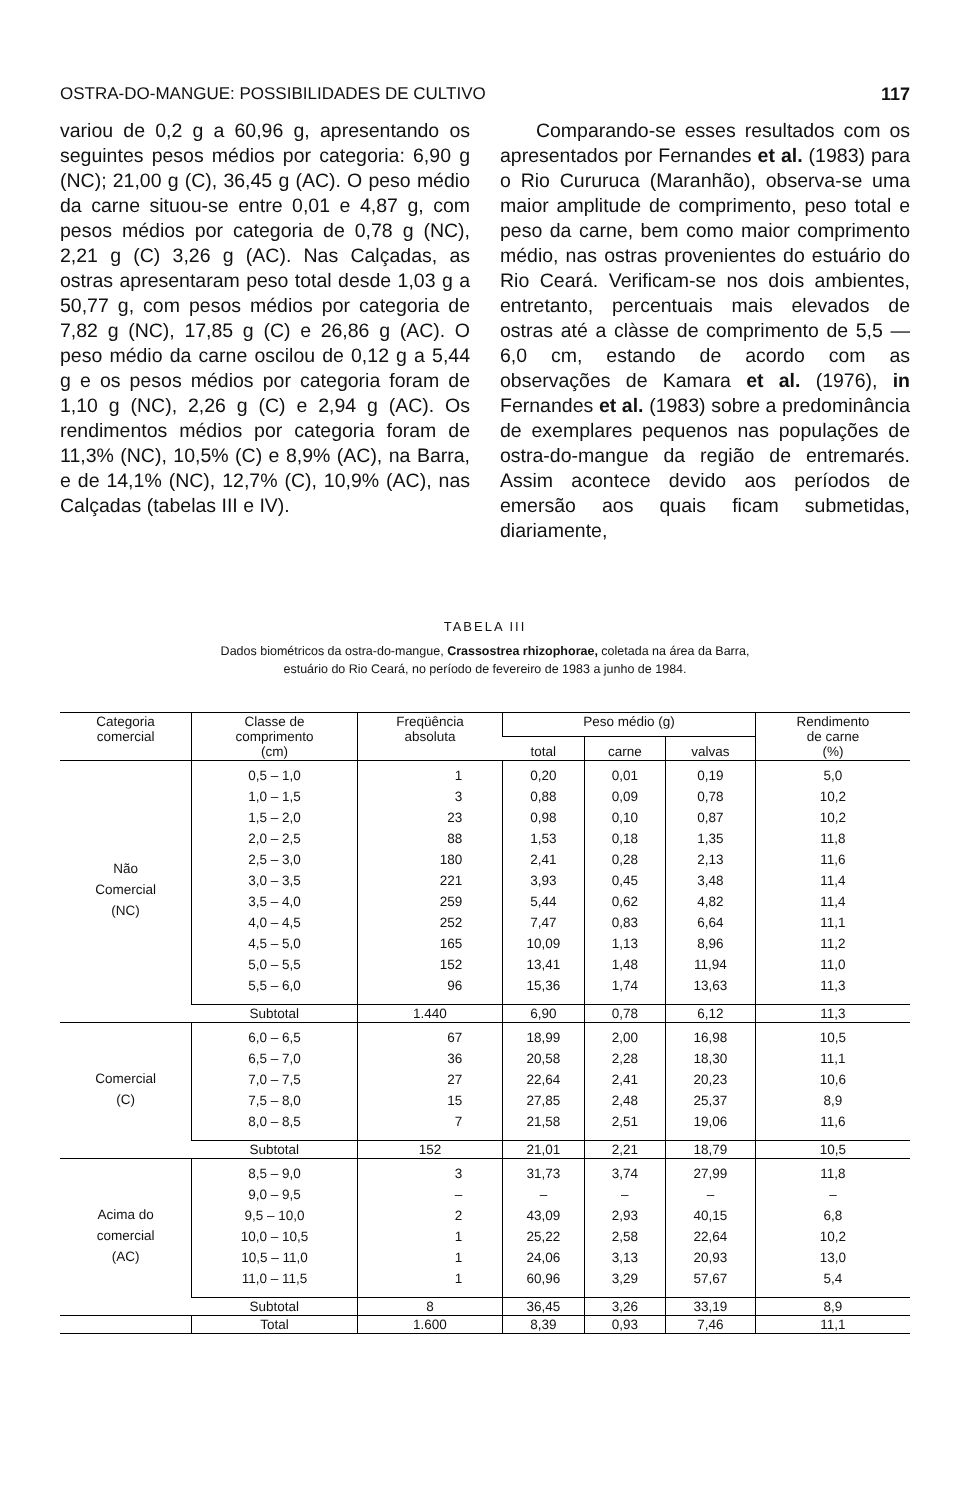OSTRA-DO-MANGUE: POSSIBILIDADES DE CULTIVO 117
variou de 0,2 g a 60,96 g, apresentando os seguintes pesos médios por categoria: 6,90 g (NC); 21,00 g (C), 36,45 g (AC). O peso médio da carne situou-se entre 0,01 e 4,87 g, com pesos médios por categoria de 0,78 g (NC), 2,21 g (C) 3,26 g (AC). Nas Calçadas, as ostras apresentaram peso total desde 1,03 g a 50,77 g, com pesos médios por categoria de 7,82 g (NC), 17,85 g (C) e 26,86 g (AC). O peso médio da carne oscilou de 0,12 g a 5,44 g e os pesos médios por categoria foram de 1,10 g (NC), 2,26 g (C) e 2,94 g (AC). Os rendimentos médios por categoria foram de 11,3% (NC), 10,5% (C) e 8,9% (AC), na Barra, e de 14,1% (NC), 12,7% (C), 10,9% (AC), nas Calçadas (tabelas III e IV).
Comparando-se esses resultados com os apresentados por Fernandes et al. (1983) para o Rio Cururuca (Maranhão), observa-se uma maior amplitude de comprimento, peso total e peso da carne, bem como maior comprimento médio, nas ostras provenientes do estuário do Rio Ceará. Verificam-se nos dois ambientes, entretanto, percentuais mais elevados de ostras até a clàsse de comprimento de 5,5 — 6,0 cm, estando de acordo com as observações de Kamara et al. (1976), in Fernandes et al. (1983) sobre a predominância de exemplares pequenos nas populações de ostra-do-mangue da região de entremarés. Assim acontece devido aos períodos de emersão aos quais ficam submetidas, diariamente,
TABELA III
Dados biométricos da ostra-do-mangue, Crassostrea rhizophorae, coletada na área da Barra,
estuário do Rio Ceará, no período de fevereiro de 1983 a junho de 1984.
| Categoria comercial | Classe de comprimento (cm) | Freqüência absoluta | Peso médio (g) | | | Rendimento de carne (%) |
| --- | --- | --- | --- | --- | --- | --- |
| | | | total | carne | valvas | |
| Não Comercial (NC) | 0,5 – 1,0 1,0 – 1,5 1,5 – 2,0 2,0 – 2,5 2,5 – 3,0 3,0 – 3,5 3,5 – 4,0 4,0 – 4,5 4,5 – 5,0 5,0 – 5,5 5,5 – 6,0 | 1 3 23 88 180 221 259 252 165 152 96 | 0,20 0,88 0,98 1,53 2,41 3,93 5,44 7,47 10,09 13,41 15,36 | 0,01 0,09 0,10 0,18 0,28 0,45 0,62 0,83 1,13 1,48 1,74 | 0,19 0,78 0,87 1,35 2,13 3,48 4,82 6,64 8,96 11,94 13,63 | 5,0 10,2 10,2 11,8 11,6 11,4 11,4 11,1 11,2 11,0 11,3 |
| | Subtotal | 1.440 | 6,90 | 0,78 | 6,12 | 11,3 |
| Comercial (C) | 6,0 – 6,5 6,5 – 7,0 7,0 – 7,5 7,5 – 8,0 8,0 – 8,5 | 67 36 27 15 7 | 18,99 20,58 22,64 27,85 21,58 | 2,00 2,28 2,41 2,48 2,51 | 16,98 18,30 20,23 25,37 19,06 | 10,5 11,1 10,6 8,9 11,6 |
| | Subtotal | 152 | 21,01 | 2,21 | 18,79 | 10,5 |
| Acima do comercial (AC) | 8,5 – 9,0 9,0 – 9,5 9,5 – 10,0 10,0 – 10,5 10,5 – 11,0 11,0 – 11,5 | 3 – 2 1 1 1 | 31,73 – 43,09 25,22 24,06 60,96 | 3,74 – 2,93 2,58 3,13 3,29 | 27,99 – 40,15 22,64 20,93 57,67 | 11,8 – 6,8 10,2 13,0 5,4 |
| | Subtotal | 8 | 36,45 | 3,26 | 33,19 | 8,9 |
| | Total | 1.600 | 8,39 | 0,93 | 7,46 | 11,1 |